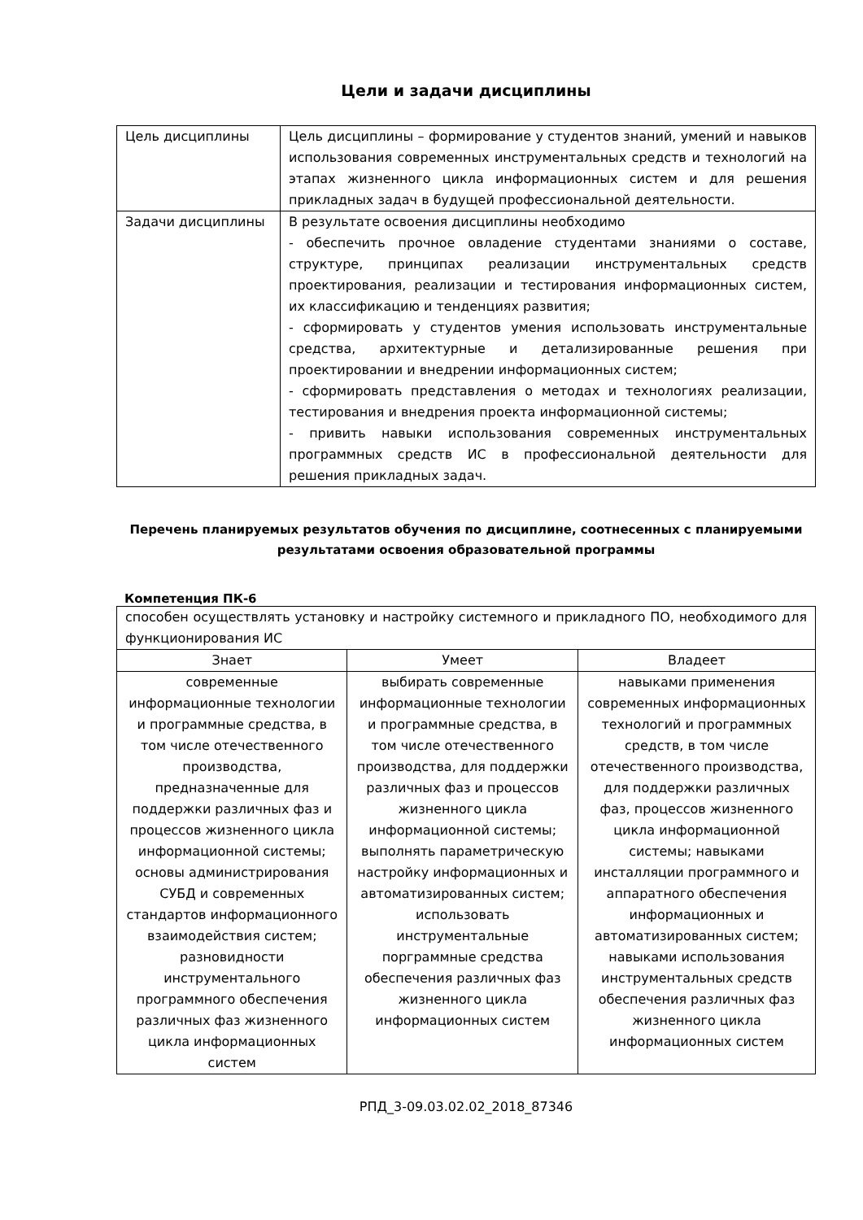Цели и задачи дисциплины
| Цель дисциплины | Цель дисциплины – формирование у студентов знаний, умений и навыков использования современных инструментальных средств и технологий на этапах жизненного цикла информационных систем и для решения прикладных задач в будущей профессиональной деятельности. |
| Задачи дисциплины | В результате освоения дисциплины необходимо - обеспечить прочное овладение студентами знаниями о составе, структуре, принципах реализации инструментальных средств проектирования, реализации и тестирования информационных систем, их классификацию и тенденциях развития; - сформировать у студентов умения использовать инструментальные средства, архитектурные и детализированные решения при проектировании и внедрении информационных систем; - сформировать представления о методах и технологиях реализации, тестирования и внедрения проекта информационной системы; - привить навыки использования современных инструментальных программных средств ИС в профессиональной деятельности для решения прикладных задач. |
Перечень планируемых результатов обучения по дисциплине, соотнесенных с планируемыми результатами освоения образовательной программы
Компетенция ПК-6
| способен осуществлять установку и настройку системного и прикладного ПО, необходимого для функционирования ИС | | |
| Знает | Умеет | Владеет |
| современные информационные технологии и программные средства, в том числе отечественного производства, предназначенные для поддержки различных фаз и процессов жизненного цикла информационной системы; основы администрирования СУБД и современных стандартов информационного взаимодействия систем; разновидности инструментального программного обеспечения различных фаз жизненного цикла информационных систем | выбирать современные информационные технологии и программные средства, в том числе отечественного производства, для поддержки различных фаз и процессов жизненного цикла информационной системы; выполнять параметрическую настройку информационных и автоматизированных систем; использовать инструментальные порграммные средства обеспечения различных фаз жизненного цикла информационных систем | навыками применения современных информационных технологий и программных средств, в том числе отечественного производства, для поддержки различных фаз, процессов жизненного цикла информационной системы; навыками инсталляции программного и аппаратного обеспечения информационных и автоматизированных систем; навыками использования инструментальных средств обеспечения различных фаз жизненного цикла информационных систем |
РПД_3-09.03.02.02_2018_87346